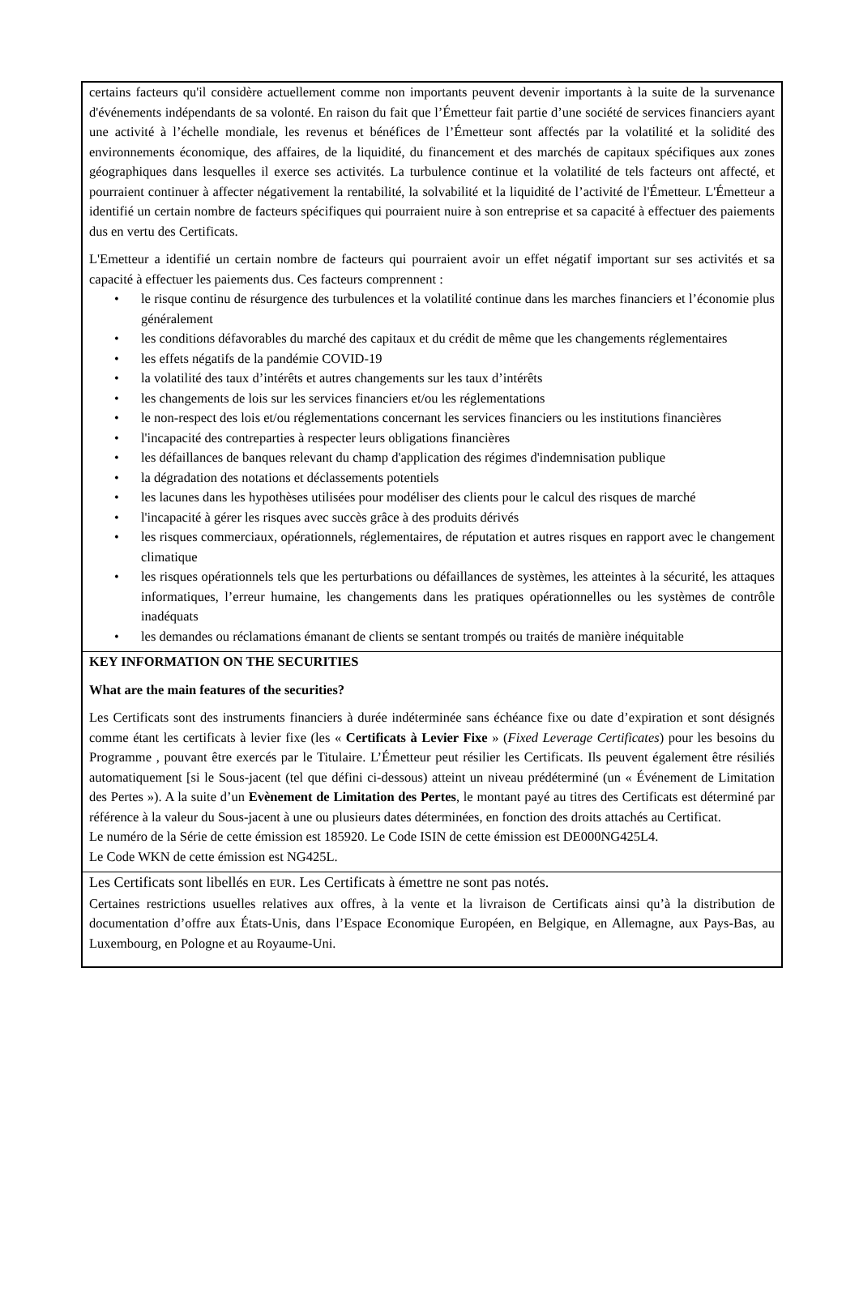certains facteurs qu'il considère actuellement comme non importants peuvent devenir importants à la suite de la survenance d'événements indépendants de sa volonté. En raison du fait que l’Émetteur fait partie d’une société de services financiers ayant une activité à l’échelle mondiale, les revenus et bénéfices de l’Émetteur sont affectés par la volatilité et la solidité des environnements économique, des affaires, de la liquidité, du financement et des marchés de capitaux spécifiques aux zones géographiques dans lesquelles il exerce ses activités. La turbulence continue et la volatilité de tels facteurs ont affecté, et pourraient continuer à affecter négativement la rentabilité, la solvabilité et la liquidité de l’activité de l'Émetteur. L'Émetteur a identifié un certain nombre de facteurs spécifiques qui pourraient nuire à son entreprise et sa capacité à effectuer des paiements dus en vertu des Certificats.
L'Emetteur a identifié un certain nombre de facteurs qui pourraient avoir un effet négatif important sur ses activités et sa capacité à effectuer les paiements dus. Ces facteurs comprennent :
• le risque continu de résurgence des turbulences et la volatilité continue dans les marches financiers et l’économie plus généralement
• les conditions défavorables du marché des capitaux et du crédit de même que les changements réglementaires
• les effets négatifs de la pandémie COVID-19
• la volatilité des taux d’intérêts et autres changements sur les taux d’intérêts
• les changements de lois sur les services financiers et/ou les réglementations
• le non-respect des lois et/ou réglementations concernant les services financiers ou les institutions financières
• l'incapacité des contreparties à respecter leurs obligations financières
• les défaillances de banques relevant du champ d'application des régimes d'indemnisation publique
• la dégradation des notations et déclassements potentiels
• les lacunes dans les hypothèses utilisées pour modéliser des clients pour le calcul des risques de marché
• l'incapacité à gérer les risques avec succès grâce à des produits dérivés
• les risques commerciaux, opérationnels, réglementaires, de réputation et autres risques en rapport avec le changement climatique
• les risques opérationnels tels que les perturbations ou défaillances de systèmes, les atteintes à la sécurité, les attaques informatiques, l’erreur humaine, les changements dans les pratiques opérationnelles ou les systèmes de contrôle inadéquats
• les demandes ou réclamations émanant de clients se sentant trompés ou traités de manière inéquitable
KEY INFORMATION ON THE SECURITIES
What are the main features of the securities?
Les Certificats sont des instruments financiers à durée indéterminée sans échéance fixe ou date d’expiration et sont désignés comme étant les certificats à levier fixe (les « Certificats à Levier Fixe » (Fixed Leverage Certificates) pour les besoins du Programme , pouvant être exercés par le Titulaire. L’Émetteur peut résilier les Certificats. Ils peuvent également être résiliés automatiquement [si le Sous-jacent (tel que défini ci-dessous) atteint un niveau prédéterminé (un « Événement de Limitation des Pertes »). A la suite d’un Evènement de Limitation des Pertes, le montant payé au titres des Certificats est déterminé par référence à la valeur du Sous-jacent à une ou plusieurs dates déterminées, en fonction des droits attachés au Certificat.
Le numéro de la Série de cette émission est 185920. Le Code ISIN de cette émission est DE000NG425L4.
Le Code WKN de cette émission est NG425L.
Les Certificats sont libellés en EUR. Les Certificats à émettre ne sont pas notés.
Certaines restrictions usuelles relatives aux offres, à la vente et la livraison de Certificats ainsi qu’à la distribution de documentation d’offre aux États-Unis, dans l’Espace Economique Européen, en Belgique, en Allemagne, aux Pays-Bas, au Luxembourg, en Pologne et au Royaume-Uni.